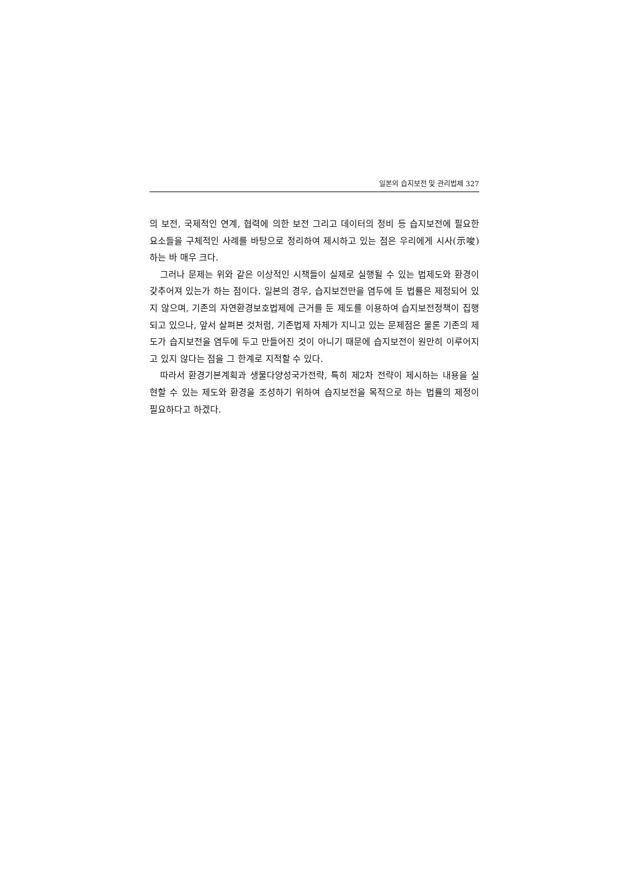일본의 습지보전 및 관리법제 327
의 보전, 국제적인 연계, 협력에 의한 보전 그리고 데이터의 정비 등 습지보전에 필요한 요소들을 구체적인 사례를 바탕으로 정리하여 제시하고 있는 점은 우리에게 시사(示唆)하는 바 매우 크다.
그러나 문제는 위와 같은 이상적인 시책들이 실제로 실행될 수 있는 법제도와 환경이 갖추어져 있는가 하는 점이다. 일본의 경우, 습지보전만을 염두에 둔 법률은 제정되어 있지 않으며, 기존의 자연환경보호법제에 근거를 둔 제도를 이용하여 습지보전정책이 집행되고 있으나, 앞서 살펴본 것처럼, 기존법제 자체가 지니고 있는 문제점은 물론 기존의 제도가 습지보전을 염두에 두고 만들어진 것이 아니기 때문에 습지보전이 원만히 이루어지고 있지 않다는 점을 그 한계로 지적할 수 있다.
따라서 환경기본계획과 생물다양성국가전략, 특히 제2차 전략이 제시하는 내용을 실현할 수 있는 제도와 환경을 조성하기 위하여 습지보전을 목적으로 하는 법률의 제정이 필요하다고 하겠다.